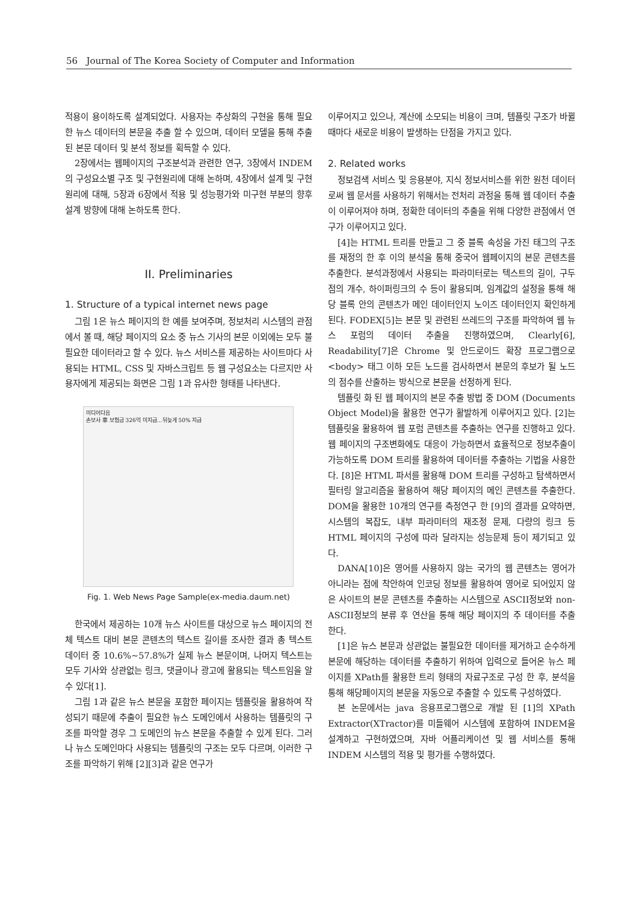56 Journal of The Korea Society of Computer and Information
적용이 용이하도록 설계되었다. 사용자는 추상화의 구현을 통해 필요한 뉴스 데이터의 본문을 추출 할 수 있으며, 데이터 모델을 통해 추출 된 본문 데이터 및 분석 정보를 획득할 수 있다.
2장에서는 웹페이지의 구조분석과 관련한 연구, 3장에서 INDEM의 구성요소별 구조 및 구현원리에 대해 논하며, 4장에서 설계 및 구현원리에 대해, 5장과 6장에서 적용 및 성능평가와 미구현 부분의 향후 설계 방향에 대해 논하도록 한다.
II. Preliminaries
1. Structure of a typical internet news page
그림 1은 뉴스 페이지의 한 예를 보여주며, 정보처리 시스템의 관점에서 볼 때, 해당 페이지의 요소 중 뉴스 기사의 본문 이외에는 모두 불필요한 데이터라고 할 수 있다. 뉴스 서비스를 제공하는 사이트마다 사용되는 HTML, CSS 및 자바스크립트 등 웹 구성요소는 다르지만 사용자에게 제공되는 화면은 그림 1과 유사한 형태를 나타낸다.
미디어다음
손보사 車 보험금 326억 미지급…뒤늦게 50% 지급
Fig. 1. Web News Page Sample(ex-media.daum.net)
한국에서 제공하는 10개 뉴스 사이트를 대상으로 뉴스 페이지의 전체 텍스트 대비 본문 콘텐츠의 텍스트 길이를 조사한 결과 총 텍스트 데이터 중 10.6%~57.8%가 실제 뉴스 본문이며, 나머지 텍스트는 모두 기사와 상관없는 링크, 댓글이나 광고에 활용되는 텍스트임을 알 수 있다[1].
그림 1과 같은 뉴스 본문을 포함한 페이지는 템플릿을 활용하여 작성되기 때문에 추출이 필요한 뉴스 도메인에서 사용하는 템플릿의 구조를 파악할 경우 그 도메인의 뉴스 본문을 추출할 수 있게 된다. 그러나 뉴스 도메인마다 사용되는 템플릿의 구조는 모두 다르며, 이러한 구조를 파악하기 위해 [2][3]과 같은 연구가
이루어지고 있으나, 계산에 소모되는 비용이 크며, 템플릿 구조가 바뀔 때마다 새로운 비용이 발생하는 단점을 가지고 있다.
2. Related works
정보검색 서비스 및 응용분야, 지식 정보서비스를 위한 원천 데이터로써 웹 문서를 사용하기 위해서는 전처리 과정을 통해 웹 데이터 추출이 이루어져야 하며, 정확한 데이터의 추출을 위해 다양한 관점에서 연구가 이루어지고 있다.
[4]는 HTML 트리를 만들고 그 중 블록 속성을 가진 태그의 구조를 재정의 한 후 이의 분석을 통해 중국어 웹페이지의 본문 콘텐츠를 추출한다. 분석과정에서 사용되는 파라미터로는 텍스트의 길이, 구두점의 개수, 하이퍼링크의 수 등이 활용되며, 임계값의 설정을 통해 해당 블록 안의 콘텐츠가 메인 데이터인지 노이즈 데이터인지 확인하게 된다. FODEX[5]는 본문 및 관련된 쓰레드의 구조를 파악하여 웹 뉴스 포럼의 데이터 추출을 진행하였으며, Clearly[6], Readability[7]은 Chrome 및 안드로이드 확장 프로그램으로 <body> 태그 이하 모든 노드를 검사하면서 본문의 후보가 될 노드의 점수를 산출하는 방식으로 본문을 선정하게 된다.
템플릿 화 된 웹 페이지의 본문 추출 방법 중 DOM (Documents Object Model)을 활용한 연구가 활발하게 이루어지고 있다. [2]는 템플릿을 활용하여 웹 포럼 콘텐츠를 추출하는 연구를 진행하고 있다. 웹 페이지의 구조변화에도 대응이 가능하면서 효율적으로 정보추출이 가능하도록 DOM 트리를 활용하여 데이터를 추출하는 기법을 사용한다. [8]은 HTML 파서를 활용해 DOM 트리를 구성하고 탐색하면서 필터링 알고리즘을 활용하여 해당 페이지의 메인 콘텐츠를 추출한다. DOM을 활용한 10개의 연구를 측정연구 한 [9]의 결과를 요약하면, 시스템의 복잡도, 내부 파라미터의 재조정 문제, 다량의 링크 등 HTML 페이지의 구성에 따라 달라지는 성능문제 등이 제기되고 있다.
DANA[10]은 영어를 사용하지 않는 국가의 웹 콘텐츠는 영어가 아니라는 점에 착안하여 인코딩 정보를 활용하여 영어로 되어있지 않은 사이트의 본문 콘텐츠를 추출하는 시스템으로 ASCII정보와 non-ASCII정보의 분류 후 연산을 통해 해당 페이지의 주 데이터를 추출 한다.
[1]은 뉴스 본문과 상관없는 불필요한 데이터를 제거하고 순수하게 본문에 해당하는 데이터를 추출하기 위하여 입력으로 들어온 뉴스 페이지를 XPath를 활용한 트리 형태의 자료구조로 구성 한 후, 분석을 통해 해당페이지의 본문을 자동으로 추출할 수 있도록 구성하였다.
본 논문에서는 java 응용프로그램으로 개발 된 [1]의 XPath Extractor(XTractor)를 미들웨어 시스템에 포함하여 INDEM을 설계하고 구현하였으며, 자바 어플리케이션 및 웹 서비스를 통해 INDEM 시스템의 적용 및 평가를 수행하였다.